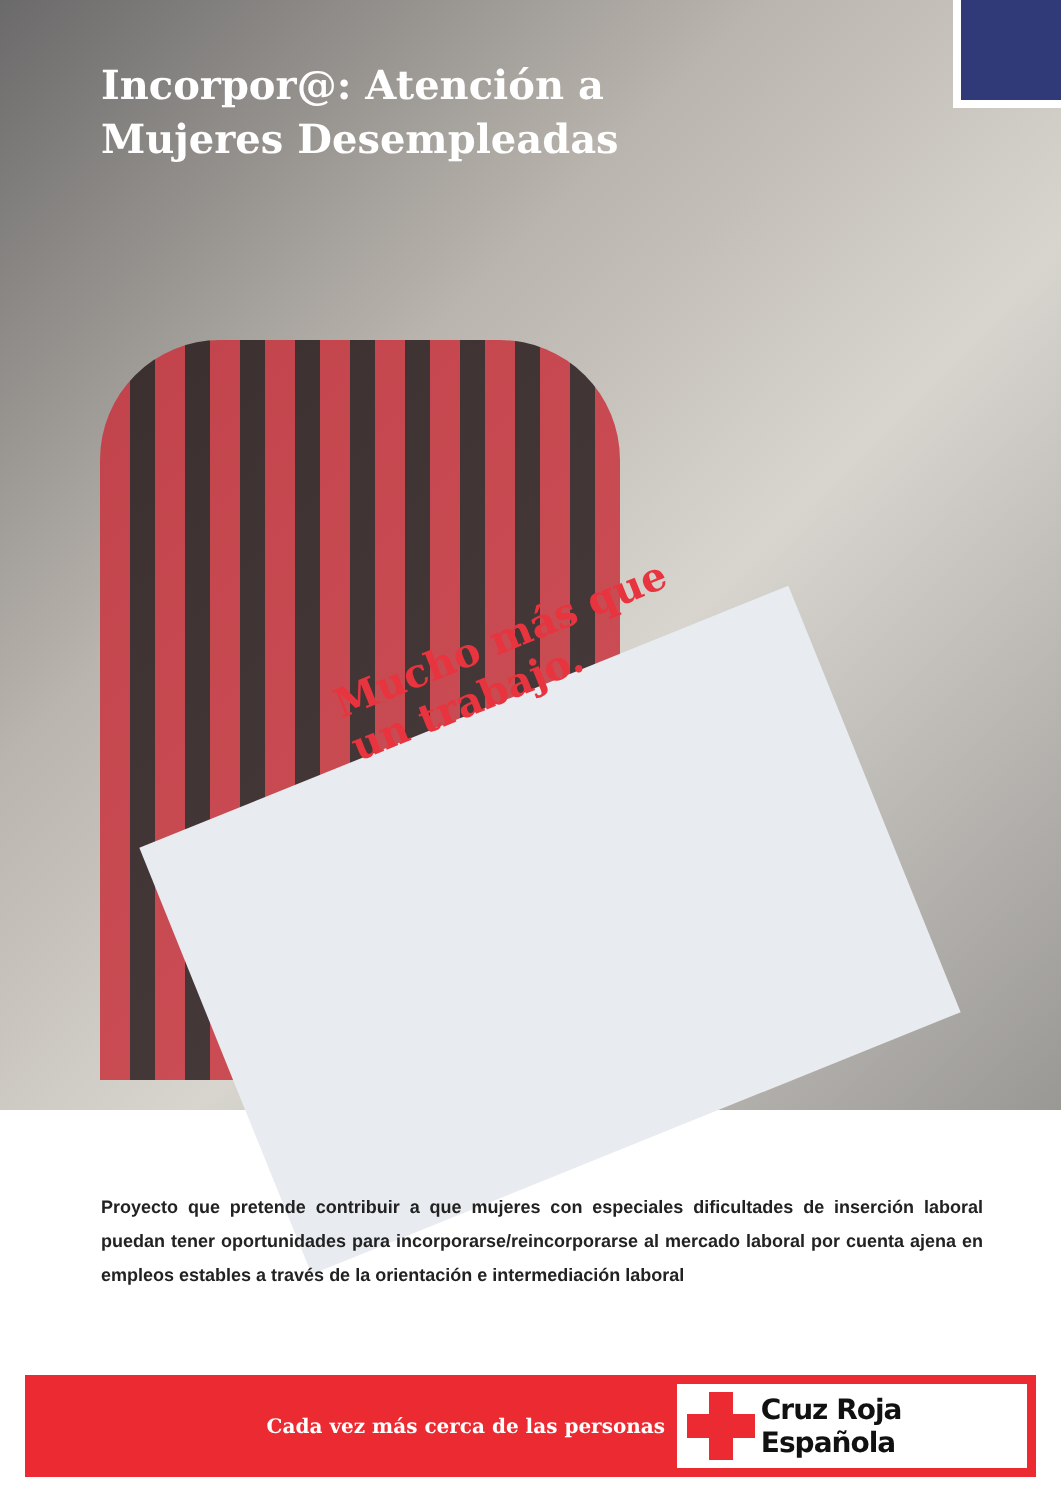Incorpor@: Atención a Mujeres Desempleadas
Mucho más que un trabajo.
Proyecto que pretende contribuir a que mujeres con especiales dificultades de inserción laboral puedan tener oportunidades para incorporarse/reincorporarse al mercado laboral por cuenta ajena en empleos estables a través de la orientación e intermediación laboral
Cada vez más cerca de las personas
Cruz Roja Española